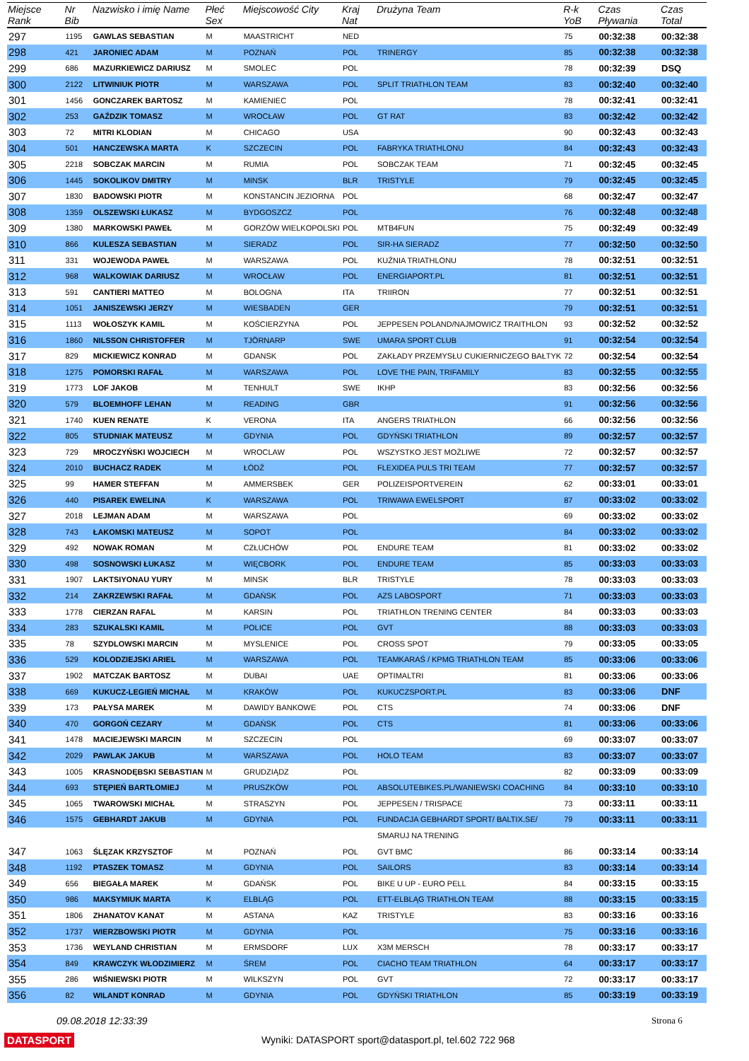| Miejsce Rank | Nr Bib | Nazwisko i imię Name | Płeć Sex | Miejscowość City | Kraj Nat | Drużyna Team | R-k YoB | Czas Pływania | Czas Total |
| --- | --- | --- | --- | --- | --- | --- | --- | --- | --- |
| 297 | 1195 | GAWLAS SEBASTIAN | M | MAASTRICHT | NED | | 75 | 00:32:38 | 00:32:38 |
| 298 | 421 | JARONIEC ADAM | M | POZNAŃ | POL | TRINERGY | 85 | 00:32:38 | 00:32:38 |
| 299 | 686 | MAZURKIEWICZ DARIUSZ | M | SMOLEC | POL | | 78 | 00:32:39 | DSQ |
| 300 | 2122 | LITWINIUK PIOTR | M | WARSZAWA | POL | SPLIT TRIATHLON TEAM | 83 | 00:32:40 | 00:32:40 |
| 301 | 1456 | GONCZAREK BARTOSZ | M | KAMIENIEC | POL | | 78 | 00:32:41 | 00:32:41 |
| 302 | 253 | GAŹDZIK TOMASZ | M | WROCŁAW | POL | GT RAT | 83 | 00:32:42 | 00:32:42 |
| 303 | 72 | MITRI KLODIAN | M | CHICAGO | USA | | 90 | 00:32:43 | 00:32:43 |
| 304 | 501 | HANCZEWSKA MARTA | K | SZCZECIN | POL | FABRYKA TRIATHLONU | 84 | 00:32:43 | 00:32:43 |
| 305 | 2218 | SOBCZAK MARCIN | M | RUMIA | POL | SOBCZAK TEAM | 71 | 00:32:45 | 00:32:45 |
| 306 | 1445 | SOKOLIKOV DMITRY | M | MINSK | BLR | TRISTYLE | 79 | 00:32:45 | 00:32:45 |
| 307 | 1830 | BADOWSKI PIOTR | M | KONSTANCIN JEZIORNA | POL | | 68 | 00:32:47 | 00:32:47 |
| 308 | 1359 | OLSZEWSKI ŁUKASZ | M | BYDGOSZCZ | POL | | 76 | 00:32:48 | 00:32:48 |
| 309 | 1380 | MARKOWSKI PAWEŁ | M | GORZÓW WIELKOPOLSKI | POL | MTB4FUN | 75 | 00:32:49 | 00:32:49 |
| 310 | 866 | KULESZA SEBASTIAN | M | SIERADZ | POL | SIR-HA SIERADZ | 77 | 00:32:50 | 00:32:50 |
| 311 | 331 | WOJEWODA PAWEŁ | M | WARSZAWA | POL | KUŹNIA TRIATHLONU | 78 | 00:32:51 | 00:32:51 |
| 312 | 968 | WALKOWIAK DARIUSZ | M | WROCŁAW | POL | ENERGIAPORT.PL | 81 | 00:32:51 | 00:32:51 |
| 313 | 591 | CANTIERI MATTEO | M | BOLOGNA | ITA | TRIIRON | 77 | 00:32:51 | 00:32:51 |
| 314 | 1051 | JANISZEWSKI JERZY | M | WIESBADEN | GER | | 79 | 00:32:51 | 00:32:51 |
| 315 | 1113 | WOŁOSZYK KAMIL | M | KOŚCIERZYNA | POL | JEPPESEN POLAND/NAJMOWICZ TRAITHLON | 93 | 00:32:52 | 00:32:52 |
| 316 | 1860 | NILSSON CHRISTOFFER | M | TJÖRNARP | SWE | UMARA SPORT CLUB | 91 | 00:32:54 | 00:32:54 |
| 317 | 829 | MICKIEWICZ KONRAD | M | GDANSK | POL | ZAKŁADY PRZEMYSŁU CUKIERNICZEGO BAŁTYK | 72 | 00:32:54 | 00:32:54 |
| 318 | 1275 | POMORSKI RAFAŁ | M | WARSZAWA | POL | LOVE THE PAIN, TRIFAMILY | 83 | 00:32:55 | 00:32:55 |
| 319 | 1773 | LOF JAKOB | M | TENHULT | SWE | IKHP | 83 | 00:32:56 | 00:32:56 |
| 320 | 579 | BLOEMHOFF LEHAN | M | READING | GBR | | 91 | 00:32:56 | 00:32:56 |
| 321 | 1740 | KUEN RENATE | K | VERONA | ITA | ANGERS TRIATHLON | 66 | 00:32:56 | 00:32:56 |
| 322 | 805 | STUDNIAK MATEUSZ | M | GDYNIA | POL | GDYŃSKI TRIATHLON | 89 | 00:32:57 | 00:32:57 |
| 323 | 729 | MROCZYŃSKI WOJCIECH | M | WROCLAW | POL | WSZYSTKO JEST MOŻLIWE | 72 | 00:32:57 | 00:32:57 |
| 324 | 2010 | BUCHACZ RADEK | M | ŁÓDŹ | POL | FLEXIDEA PULS TRI TEAM | 77 | 00:32:57 | 00:32:57 |
| 325 | 99 | HAMER STEFFAN | M | AMMERSBEK | GER | POLIZEISPORTVEREIN | 62 | 00:33:01 | 00:33:01 |
| 326 | 440 | PISAREK EWELINA | K | WARSZAWA | POL | TRIWAWA EWELSPORT | 87 | 00:33:02 | 00:33:02 |
| 327 | 2018 | LEJMAN ADAM | M | WARSZAWA | POL | | 69 | 00:33:02 | 00:33:02 |
| 328 | 743 | ŁAKOMSKI MATEUSZ | M | SOPOT | POL | | 84 | 00:33:02 | 00:33:02 |
| 329 | 492 | NOWAK ROMAN | M | CZŁUCHÓW | POL | ENDURE TEAM | 81 | 00:33:02 | 00:33:02 |
| 330 | 498 | SOSNOWSKI ŁUKASZ | M | WIĘCBORK | POL | ENDURE TEAM | 85 | 00:33:03 | 00:33:03 |
| 331 | 1907 | LAKTSIYONAU YURY | M | MINSK | BLR | TRISTYLE | 78 | 00:33:03 | 00:33:03 |
| 332 | 214 | ZAKRZEWSKI RAFAŁ | M | GDAŃSK | POL | AZS LABOSPORT | 71 | 00:33:03 | 00:33:03 |
| 333 | 1778 | CIERZAN RAFAL | M | KARSIN | POL | TRIATHLON TRENING CENTER | 84 | 00:33:03 | 00:33:03 |
| 334 | 283 | SZUKALSKI KAMIL | M | POLICE | POL | GVT | 88 | 00:33:03 | 00:33:03 |
| 335 | 78 | SZYDLOWSKI MARCIN | M | MYSLENICE | POL | CROSS SPOT | 79 | 00:33:05 | 00:33:05 |
| 336 | 529 | KOLODZIEJSKI ARIEL | M | WARSZAWA | POL | TEAMKARAŚ / KPMG TRIATHLON TEAM | 85 | 00:33:06 | 00:33:06 |
| 337 | 1902 | MATCZAK BARTOSZ | M | DUBAI | UAE | OPTIMALTRI | 81 | 00:33:06 | 00:33:06 |
| 338 | 669 | KUKUCZ-LEGIEŃ MICHAŁ | M | KRAKÓW | POL | KUKUCZSPORT.PL | 83 | 00:33:06 | DNF |
| 339 | 173 | PAŁYSA MAREK | M | DAWIDY BANKOWE | POL | CTS | 74 | 00:33:06 | DNF |
| 340 | 470 | GORGOŃ CEZARY | M | GDAŃSK | POL | CTS | 81 | 00:33:06 | 00:33:06 |
| 341 | 1478 | MACIEJEWSKI MARCIN | M | SZCZECIN | POL | | 69 | 00:33:07 | 00:33:07 |
| 342 | 2029 | PAWLAK JAKUB | M | WARSZAWA | POL | HOLO TEAM | 83 | 00:33:07 | 00:33:07 |
| 343 | 1005 | KRASNODĘBSKI SEBASTIAN | M | GRUDZIĄDZ | POL | | 82 | 00:33:09 | 00:33:09 |
| 344 | 693 | STĘPIEŃ BARTŁOMIEJ | M | PRUSZKÓW | POL | ABSOLUTEBIKES.PL/WANIEWSKI COACHING | 84 | 00:33:10 | 00:33:10 |
| 345 | 1065 | TWAROWSKI MICHAŁ | M | STRASZYN | POL | JEPPESEN / TRISPACE | 73 | 00:33:11 | 00:33:11 |
| 346 | 1575 | GEBHARDT JAKUB | M | GDYNIA | POL | FUNDACJA GEBHARDT SPORT/ BALTIX.SE/ | 79 | 00:33:11 | 00:33:11 |
| | | | | | | SMARUJ NA TRENING | | | |
| 347 | 1063 | ŚLĘZAK KRZYSZTOF | M | POZNAŃ | POL | GVT BMC | 86 | 00:33:14 | 00:33:14 |
| 348 | 1192 | PTASZEK TOMASZ | M | GDYNIA | POL | SAILORS | 83 | 00:33:14 | 00:33:14 |
| 349 | 656 | BIEGAŁA MAREK | M | GDAŃSK | POL | BIKE U UP - EURO PELL | 84 | 00:33:15 | 00:33:15 |
| 350 | 986 | MAKSYMIUK MARTA | K | ELBLĄG | POL | ETT-ELBLĄG TRIATHLON TEAM | 88 | 00:33:15 | 00:33:15 |
| 351 | 1806 | ZHANATOV KANAT | M | ASTANA | KAZ | TRISTYLE | 83 | 00:33:16 | 00:33:16 |
| 352 | 1737 | WIERZBOWSKI PIOTR | M | GDYNIA | POL | | 75 | 00:33:16 | 00:33:16 |
| 353 | 1736 | WEYLAND CHRISTIAN | M | ERMSDORF | LUX | X3M MERSCH | 78 | 00:33:17 | 00:33:17 |
| 354 | 849 | KRAWCZYK WŁODZIMIERZ | M | ŚREM | POL | CIACHO TEAM TRIATHLON | 64 | 00:33:17 | 00:33:17 |
| 355 | 286 | WIŚNIEWSKI PIOTR | M | WILKSZYN | POL | GVT | 72 | 00:33:17 | 00:33:17 |
| 356 | 82 | WILANDT KONRAD | M | GDYNIA | POL | GDYŃSKI TRIATHLON | 85 | 00:33:19 | 00:33:19 |
09.08.2018 12:33:39 Strona 6
DATASPORT
Wyniki: DATASPORT sport@datasport.pl, tel.602 722 968